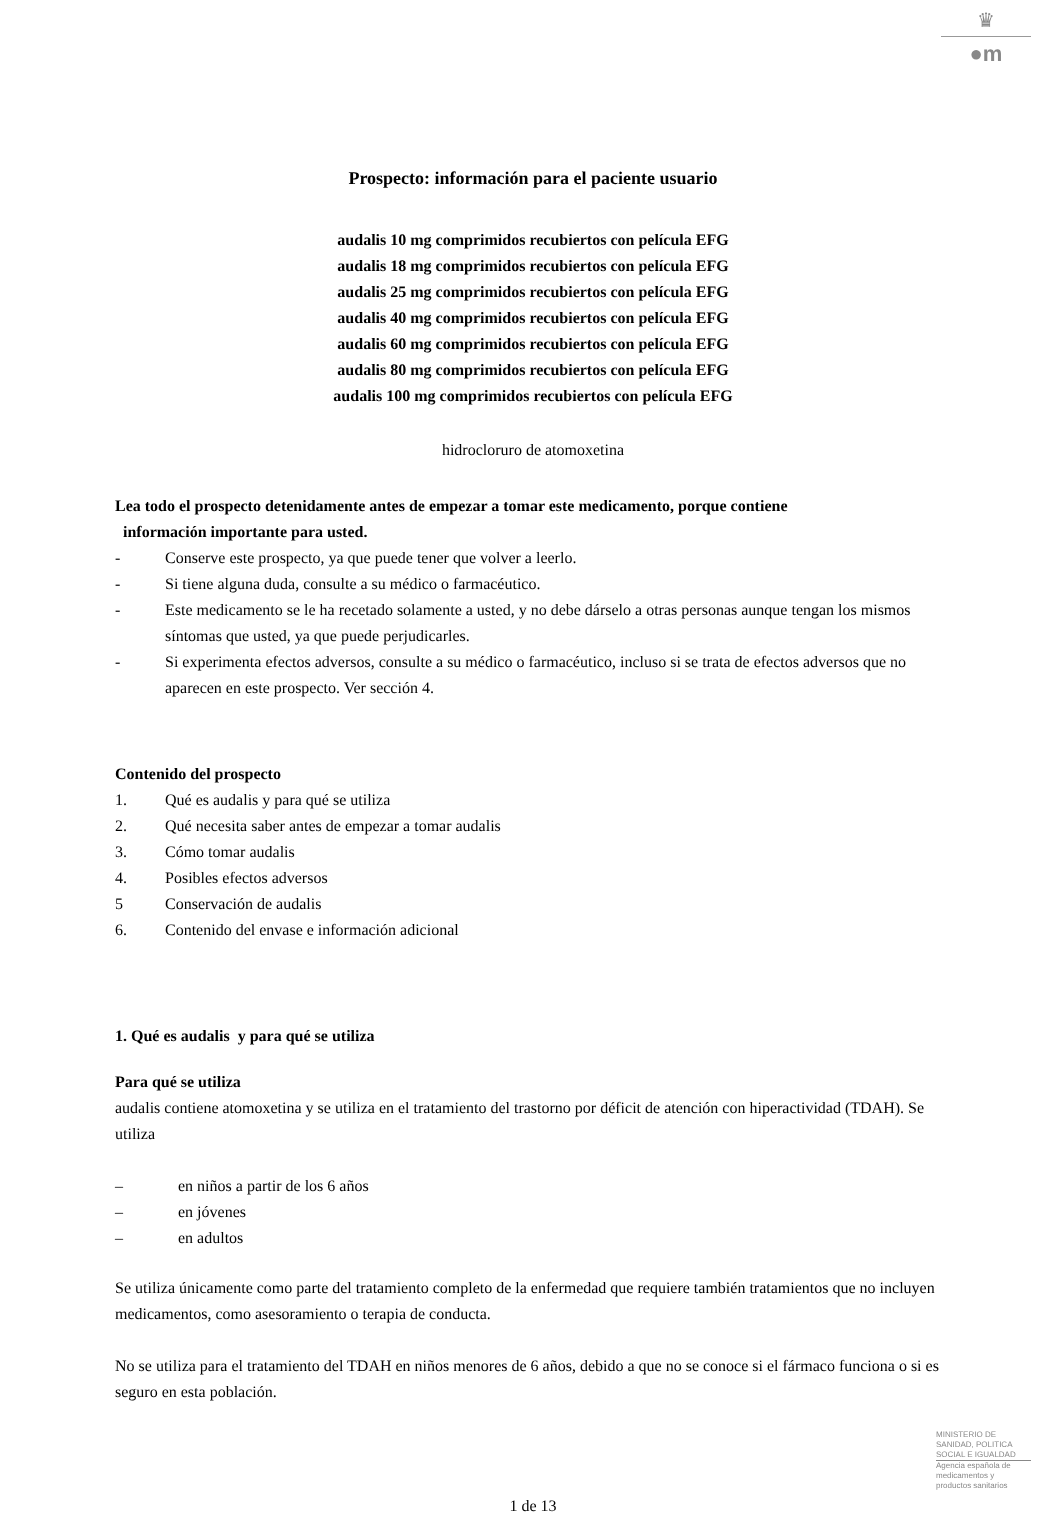♛
●m
Prospecto: información para el paciente usuario
audalis 10 mg comprimidos recubiertos con película EFG
audalis 18 mg comprimidos recubiertos con película EFG
audalis 25 mg comprimidos recubiertos con película EFG
audalis 40 mg comprimidos recubiertos con película EFG
audalis 60 mg comprimidos recubiertos con película EFG
audalis 80 mg comprimidos recubiertos con película EFG
audalis 100 mg comprimidos recubiertos con película EFG
hidrocloruro de atomoxetina
Lea todo el prospecto detenidamente antes de empezar a tomar este medicamento, porque contiene
información importante para usted.
- Conserve este prospecto, ya que puede tener que volver a leerlo.
- Si tiene alguna duda, consulte a su médico o farmacéutico.
- Este medicamento se le ha recetado solamente a usted, y no debe dárselo a otras personas aunque tengan los mismos síntomas que usted, ya que puede perjudicarles.
- Si experimenta efectos adversos, consulte a su médico o farmacéutico, incluso si se trata de efectos adversos que no aparecen en este prospecto. Ver sección 4.
Contenido del prospecto
1. Qué es audalis y para qué se utiliza
2. Qué necesita saber antes de empezar a tomar audalis
3. Cómo tomar audalis
4. Posibles efectos adversos
5 Conservación de audalis
6. Contenido del envase e información adicional
1. Qué es audalis y para qué se utiliza
Para qué se utiliza
audalis contiene atomoxetina y se utiliza en el tratamiento del trastorno por déficit de atención con hiperactividad (TDAH). Se utiliza
– en niños a partir de los 6 años
– en jóvenes
– en adultos
Se utiliza únicamente como parte del tratamiento completo de la enfermedad que requiere también tratamientos que no incluyen medicamentos, como asesoramiento o terapia de conducta.
No se utiliza para el tratamiento del TDAH en niños menores de 6 años, debido a que no se conoce si el fármaco funciona o si es seguro en esta población.
1 de 13
MINISTERIO DE
SANIDAD, POLITICA
SOCIAL E IGUALDAD
Agencia española de
medicamentos y
productos sanitarios